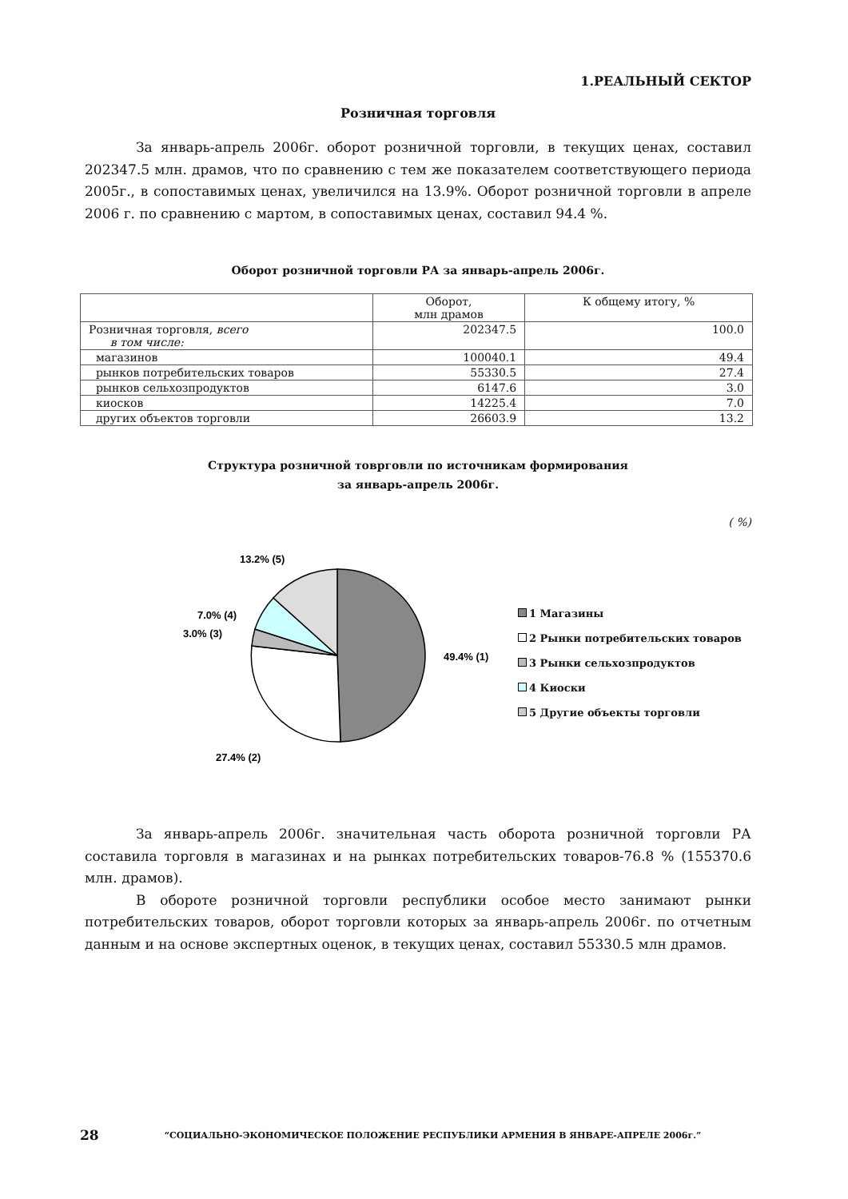1.РЕАЛЬНЫЙ СЕКТОР
Розничная торговля
За январь-апрель 2006г. оборот розничной торговли, в текущих ценах, составил 202347.5 млн. драмов, что по сравнению с тем же показателем соответствующего периода 2005г., в сопоставимых ценах, увеличился на 13.9%. Оборот розничной торговли в апреле 2006 г. по сравнению с мартом, в сопоставимых ценах, составил 94.4 %.
Оборот розничной торговли РА за январь-апрель 2006г.
| | Оборот, млн драмов | К общему итогу, % |
| Розничная торговля, всего в том числе: | 202347.5 | 100.0 |
| магазинов | 100040.1 | 49.4 |
| рынков потребительских товаров | 55330.5 | 27.4 |
| рынков сельхозпродуктов | 6147.6 | 3.0 |
| киосков | 14225.4 | 7.0 |
| других объектов торговли | 26603.9 | 13.2 |
Структура розничной товрговли по источникам формирования
за январь-апрель 2006г.
( %)
13.2% (5)
7.0% (4)
3.0% (3)
49.4% (1)
27.4% (2)
1 Магазины
2 Рынки потребительских товаров
3 Рынки сельхозпродуктов
4 Киоски
5 Другие объекты торговли
За январь-апрель 2006г. значительная часть оборота розничной торговли РА составила торговля в магазинах и на рынках потребительских товаров-76.8 % (155370.6 млн. драмов).
В обороте розничной торговли республики особое место занимают рынки потребительских товаров, оборот торговли которых за январь-апрель 2006г. по отчетным данным и на основе экспертных оценок, в текущих ценах, составил 55330.5 млн драмов.
28 “СОЦИАЛЬНО-ЭКОНОМИЧЕСКОЕ ПОЛОЖЕНИЕ РЕСПУБЛИКИ АРМЕНИЯ В ЯНВАРЕ-АПРЕЛЕ 2006г.”